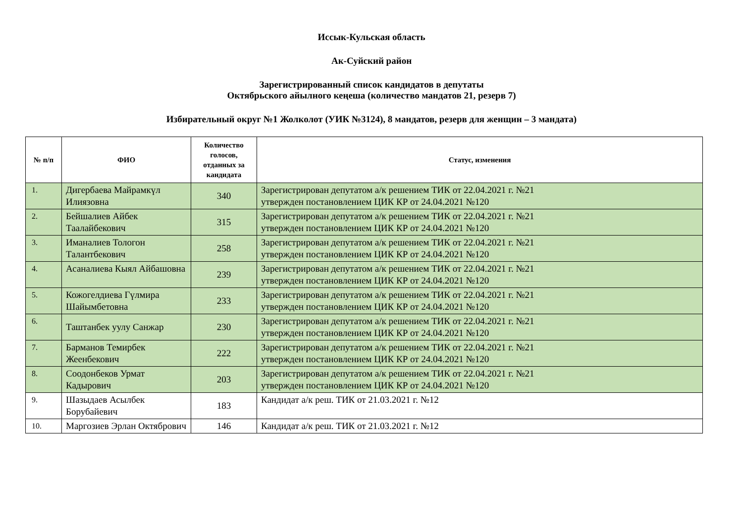Иссык-Кульская область
Ак-Суйский район
Зарегистрированный список кандидатов в депутаты
Октябрьского айылного кеңеша (количество мандатов 21, резерв 7)
Избирательный округ №1 Жолколот (УИК №3124), 8 мандатов, резерв для женщин – 3 мандата)
| № п/п | ФИО | Количество голосов, отданных за кандидата | Статус, изменения |
| --- | --- | --- | --- |
| 1. | Дигербаева Майрамкүл Илиязовна | 340 | Зарегистрирован депутатом а/к решением ТИК от 22.04.2021 г. №21 утвержден постановлением ЦИК КР от 24.04.2021 №120 |
| 2. | Бейшалиев Айбек Таалайбекович | 315 | Зарегистрирован депутатом а/к решением ТИК от 22.04.2021 г. №21 утвержден постановлением ЦИК КР от 24.04.2021 №120 |
| 3. | Иманалиев Тологон Талантбекович | 258 | Зарегистрирован депутатом а/к решением ТИК от 22.04.2021 г. №21 утвержден постановлением ЦИК КР от 24.04.2021 №120 |
| 4. | Асаналиева Кыял Айбашовна | 239 | Зарегистрирован депутатом а/к решением ТИК от 22.04.2021 г. №21 утвержден постановлением ЦИК КР от 24.04.2021 №120 |
| 5. | Кожогелдиева Гүлмира Шайымбетовна | 233 | Зарегистрирован депутатом а/к решением ТИК от 22.04.2021 г. №21 утвержден постановлением ЦИК КР от 24.04.2021 №120 |
| 6. | Таштанбек уулу Санжар | 230 | Зарегистрирован депутатом а/к решением ТИК от 22.04.2021 г. №21 утвержден постановлением ЦИК КР от 24.04.2021 №120 |
| 7. | Барманов Темирбек Жеенбекович | 222 | Зарегистрирован депутатом а/к решением ТИК от 22.04.2021 г. №21 утвержден постановлением ЦИК КР от 24.04.2021 №120 |
| 8. | Соодонбеков Урмат Кадырович | 203 | Зарегистрирован депутатом а/к решением ТИК от 22.04.2021 г. №21 утвержден постановлением ЦИК КР от 24.04.2021 №120 |
| 9. | Шазыдаев Асылбек Борубайевич | 183 | Кандидат а/к реш. ТИК от 21.03.2021 г. №12 |
| 10. | Маргозиев Эрлан Октябрович | 146 | Кандидат а/к реш. ТИК от 21.03.2021 г. №12 |